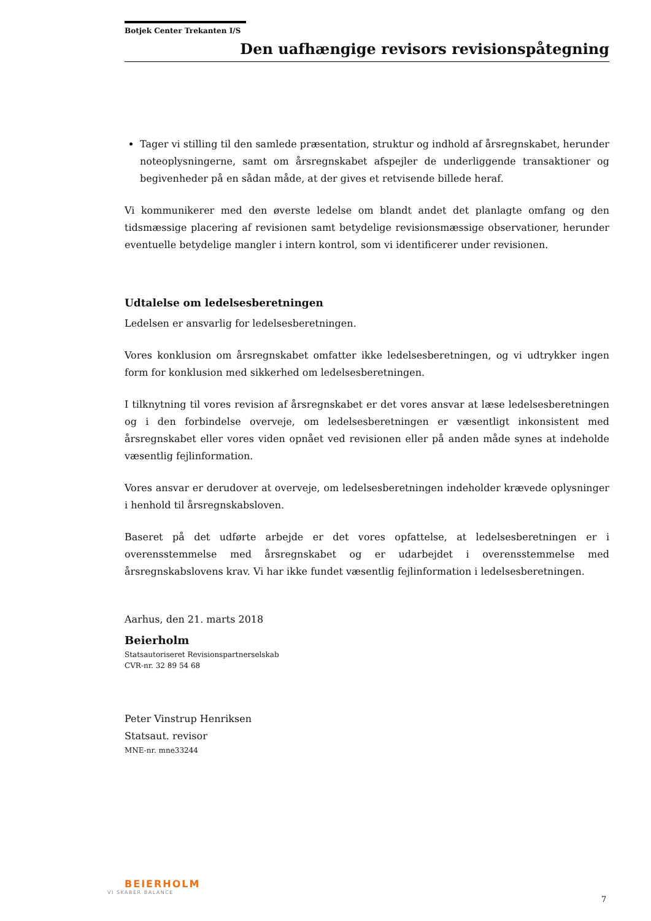Botjek Center Trekanten I/S
Den uafhængige revisors revisionspåtegning
Tager vi stilling til den samlede præsentation, struktur og indhold af årsregnskabet, herunder noteoplysningerne, samt om årsregnskabet afspejler de underliggende transaktioner og begivenheder på en sådan måde, at der gives et retvisende billede heraf.
Vi kommunikerer med den øverste ledelse om blandt andet det planlagte omfang og den tidsmæssige placering af revisionen samt betydelige revisionsmæssige observationer, herunder eventuelle betydelige mangler i intern kontrol, som vi identificerer under revisionen.
Udtalelse om ledelsesberetningen
Ledelsen er ansvarlig for ledelsesberetningen.
Vores konklusion om årsregnskabet omfatter ikke ledelsesberetningen, og vi udtrykker ingen form for konklusion med sikkerhed om ledelsesberetningen.
I tilknytning til vores revision af årsregnskabet er det vores ansvar at læse ledelsesberetningen og i den forbindelse overveje, om ledelsesberetningen er væsentligt inkonsistent med årsregnskabet eller vores viden opnået ved revisionen eller på anden måde synes at indeholde væsentlig fejlinformation.
Vores ansvar er derudover at overveje, om ledelsesberetningen indeholder krævede oplysninger i henhold til årsregnskabsloven.
Baseret på det udførte arbejde er det vores opfattelse, at ledelsesberetningen er i overensstemmelse med årsregnskabet og er udarbejdet i overensstemmelse med årsregnskabslovens krav. Vi har ikke fundet væsentlig fejlinformation i ledelsesberetningen.
Aarhus, den 21. marts 2018
Beierholm
Statsautoriseret Revisionspartnerselskab
CVR-nr. 32 89 54 68
Peter Vinstrup Henriksen
Statsaut. revisor
MNE-nr. mne33244
BEIERHOLM
VI SKABER BALANCE
7